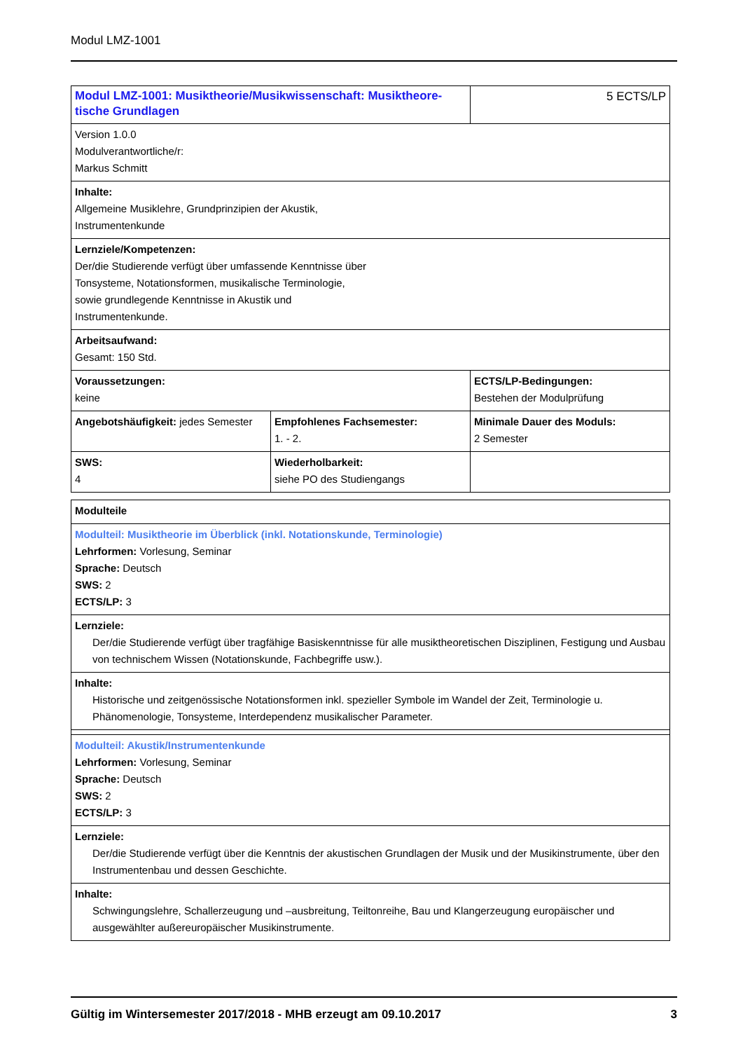Modul LMZ-1001
| Modul LMZ-1001: Musiktheorie/Musikwissenschaft: Musiktheore-tische Grundlagen | | 5 ECTS/LP |
| Version 1.0.0 Modulverantwortliche/r: Markus Schmitt | | |
| Inhalte: Allgemeine Musiklehre, Grundprinzipien der Akustik, Instrumentenkunde | | |
| Lernziele/Kompetenzen: Der/die Studierende verfügt über umfassende Kenntnisse über Tonsysteme, Notationsformen, musikalische Terminologie, sowie grundlegende Kenntnisse in Akustik und Instrumentenkunde. | | |
| Arbeitsaufwand: Gesamt: 150 Std. | | |
| Voraussetzungen: keine | | ECTS/LP-Bedingungen: Bestehen der Modulprüfung |
| Angebotshäufigkeit: jedes Semester | Empfohlenes Fachsemester: 1. - 2. | Minimale Dauer des Moduls: 2 Semester |
| SWS: 4 | Wiederholbarkeit: siehe PO des Studiengangs | |
| Modulteile |
| Modulteil: Musiktheorie im Überblick (inkl. Notationskunde, Terminologie) Lehrformen: Vorlesung, Seminar Sprache: Deutsch SWS: 2 ECTS/LP: 3 |
| Lernziele: Der/die Studierende verfügt über tragfähige Basiskenntnisse für alle musiktheoretischen Disziplinen, Festigung und Ausbau von technischem Wissen (Notationskunde, Fachbegriffe usw.). |
| Inhalte: Historische und zeitgenössische Notationsformen inkl. spezieller Symbole im Wandel der Zeit, Terminologie u. Phänomenologie, Tonsysteme, Interdependenz musikalischer Parameter. |
| Modulteil: Akustik/Instrumentenkunde Lehrformen: Vorlesung, Seminar Sprache: Deutsch SWS: 2 ECTS/LP: 3 |
| Lernziele: Der/die Studierende verfügt über die Kenntnis der akustischen Grundlagen der Musik und der Musikinstrumente, über den Instrumentenbau und dessen Geschichte. |
| Inhalte: Schwingungslehre, Schallerzeugung und –ausbreitung, Teiltonreihe, Bau und Klangerzeugung europäischer und ausgewählter außereuropäischer Musikinstrumente. |
Gültig im Wintersemester 2017/2018 - MHB erzeugt am 09.10.2017 3